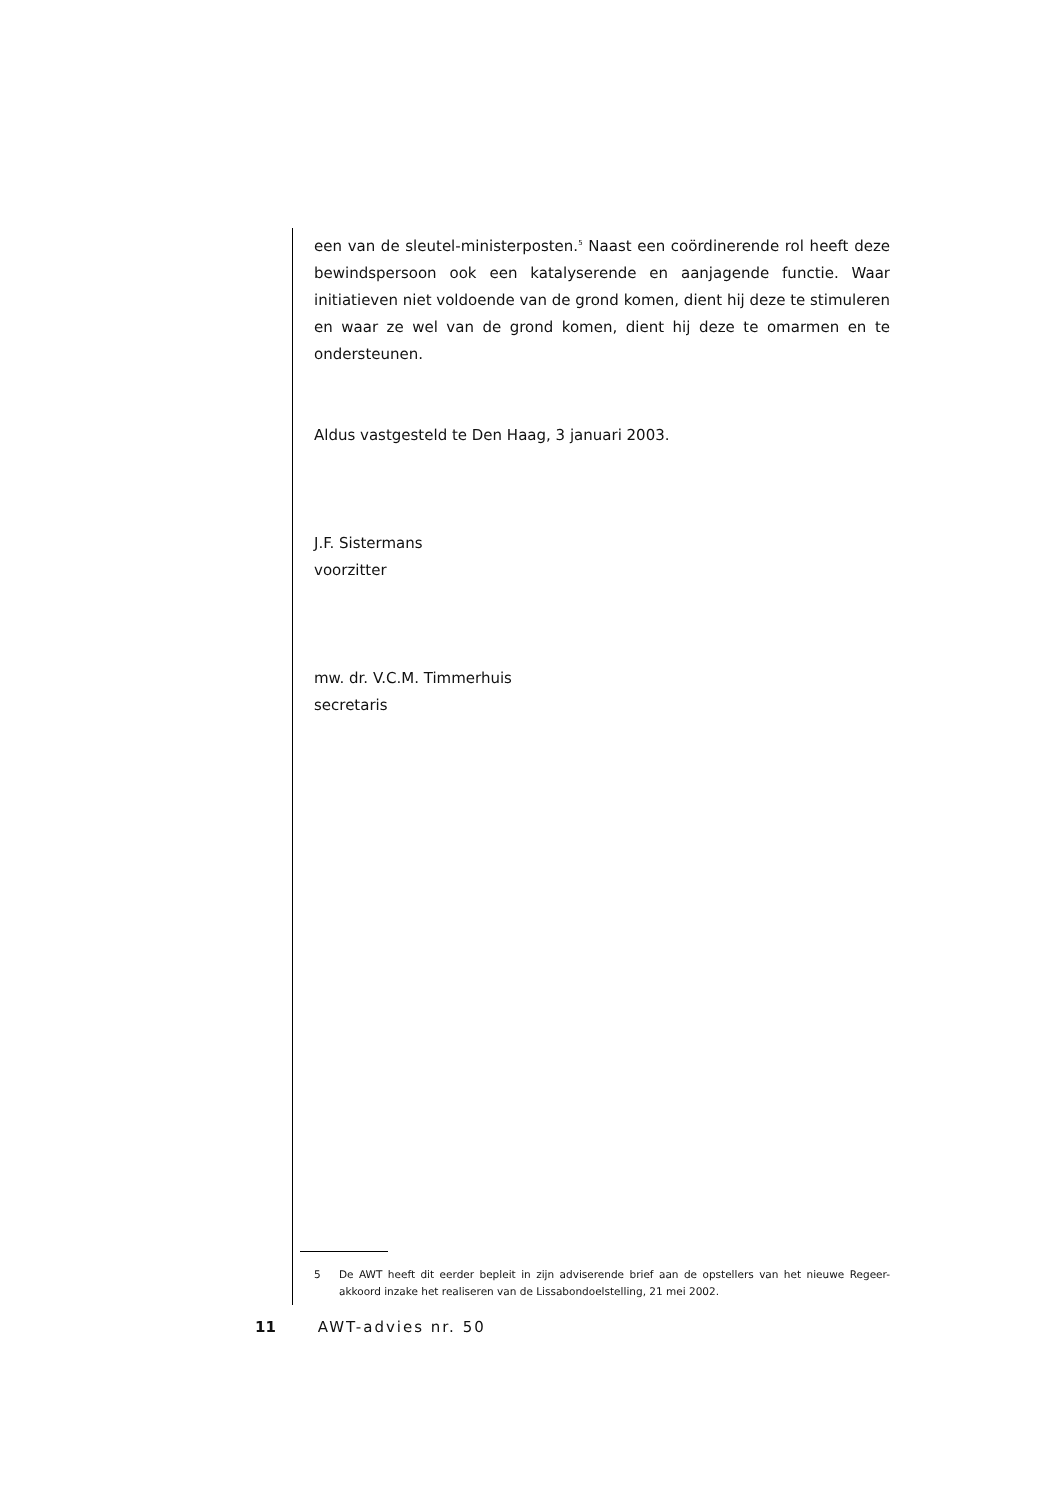een van de sleutel-ministerposten.<sup>5</sup> Naast een coördinerende rol heeft deze bewindspersoon ook een katalyserende en aanjagende functie. Waar initiatieven niet voldoende van de grond komen, dient hij deze te stimuleren en waar ze wel van de grond komen, dient hij deze te omarmen en te ondersteunen.
Aldus vastgesteld te Den Haag, 3 januari 2003.
J.F. Sistermans
voorzitter
mw. dr. V.C.M. Timmerhuis
secretaris
5 De AWT heeft dit eerder bepleit in zijn adviserende brief aan de opstellers van het nieuwe Regeer-akkoord inzake het realiseren van de Lissabondoelstelling, 21 mei 2002.
11 AWT-advies nr. 50